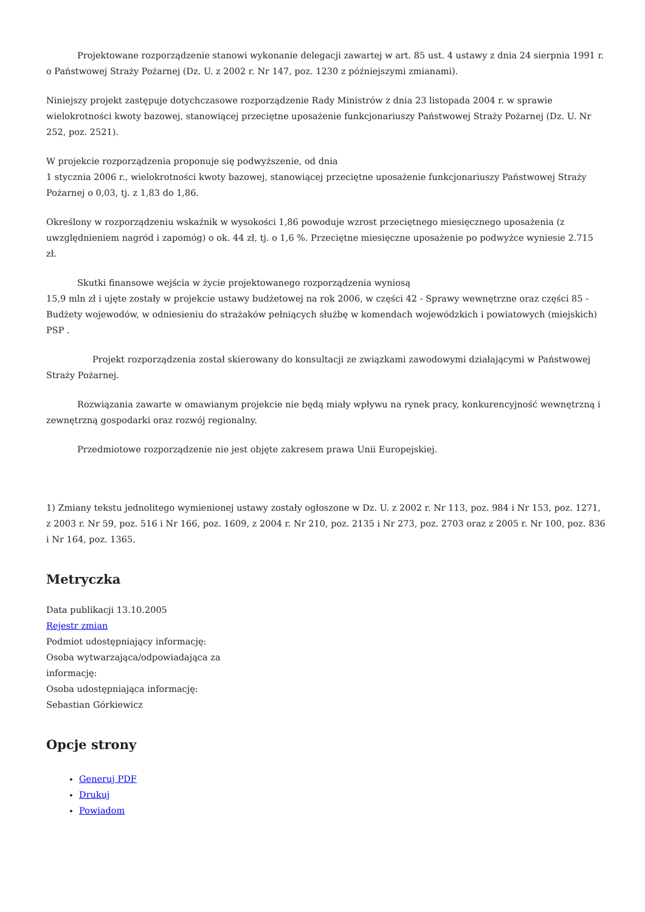Projektowane rozporządzenie stanowi wykonanie delegacji zawartej w art. 85 ust. 4 ustawy z dnia 24 sierpnia 1991 r. o Państwowej Straży Pożarnej (Dz. U. z 2002 r. Nr 147, poz. 1230 z późniejszymi zmianami).
Niniejszy projekt zastępuje dotychczasowe rozporządzenie Rady Ministrów z dnia 23 listopada 2004 r. w sprawie wielokrotności kwoty bazowej, stanowiącej przeciętne uposażenie funkcjonariuszy Państwowej Straży Pożarnej (Dz. U. Nr 252, poz. 2521).
W projekcie rozporządzenia proponuje się podwyższenie, od dnia
1 stycznia 2006 r., wielokrotności kwoty bazowej, stanowiącej przeciętne uposażenie funkcjonariuszy Państwowej Straży Pożarnej o 0,03, tj. z 1,83 do 1,86.
Określony w rozporządzeniu wskaźnik w wysokości 1,86 powoduje wzrost przeciętnego miesięcznego uposażenia (z uwzględnieniem nagród i zapomóg) o ok. 44 zł, tj. o 1,6 %. Przeciętne miesięczne uposażenie po podwyżce wyniesie 2.715 zł.
Skutki finansowe wejścia w życie projektowanego rozporządzenia wyniosą
15,9 mln zł i ujęte zostały w projekcie ustawy budżetowej na rok 2006, w części 42 - Sprawy wewnętrzne oraz części 85 - Budżety wojewodów, w odniesieniu do strażaków pełniących służbę w komendach wojewódzkich i powiatowych (miejskich) PSP .
Projekt rozporządzenia został skierowany do konsultacji ze związkami zawodowymi działającymi w Państwowej Straży Pożarnej.
Rozwiązania zawarte w omawianym projekcie nie będą miały wpływu na rynek pracy, konkurencyjność wewnętrzną i zewnętrzną gospodarki oraz rozwój regionalny.
Przedmiotowe rozporządzenie nie jest objęte zakresem prawa Unii Europejskiej.
1) Zmiany tekstu jednolitego wymienionej ustawy zostały ogłoszone w Dz. U. z 2002 r. Nr 113, poz. 984 i Nr 153, poz. 1271, z 2003 r. Nr 59, poz. 516 i Nr 166, poz. 1609, z 2004 r. Nr 210, poz. 2135 i Nr 273, poz. 2703 oraz z 2005 r. Nr 100, poz. 836 i Nr 164, poz. 1365.
Metryczka
Data publikacji 13.10.2005
Rejestr zmian
Podmiot udostępniający informację:
Osoba wytwarzająca/odpowiadająca za informację:
Osoba udostępniająca informację:
Sebastian Górkiewicz
Opcje strony
Generuj PDF
Drukuj
Powiadom